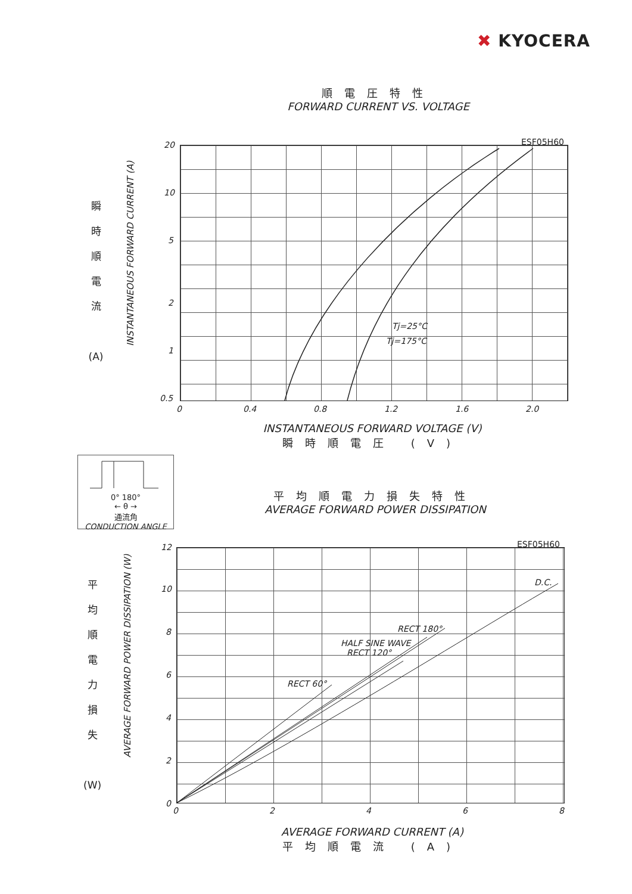✖ KYOCERA
順電圧特性
FORWARD CURRENT VS. VOLTAGE
瞬
時
順
電
流
(A)
INSTANTANEOUS FORWARD CURRENT (A)
20
10
5
2
1
0.5
ESF05H60
Tj=25°C
Tj=175°C
0 0.4 0.8 1.2 1.6 2.0
INSTANTANEOUS FORWARD VOLTAGE (V)
瞬時順電圧 (V)
0° 180°
← θ →
通流角
CONDUCTION ANGLE
平均順電力損失特性
AVERAGE FORWARD POWER DISSIPATION
平
均
順
電
力
損
失
(W)
AVERAGE FORWARD POWER DISSIPATION (W)
12
10
8
6
4
2
0
ESF05H60
D.C.
RECT 180°
HALF SINE WAVE
RECT 120°
RECT 60°
0 2 4 6 8
AVERAGE FORWARD CURRENT (A)
平均順電流 (A)